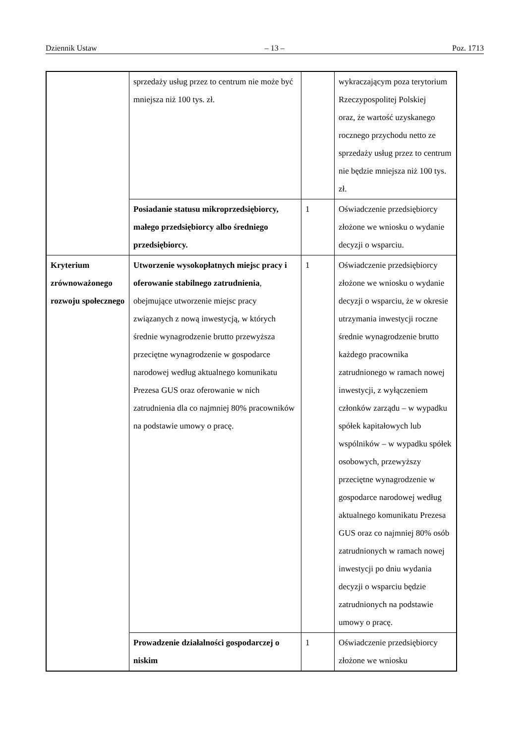Dziennik Ustaw – 13 – Poz. 1713
| | sprzedaży usług przez to centrum nie może być mniejsza niż 100 tys. zł. | | wykraczającym poza terytorium Rzeczypospolitej Polskiej oraz, że wartość uzyskanego rocznego przychodu netto ze sprzedaży usług przez to centrum nie będzie mniejsza niż 100 tys. zł. |
| | Posiadanie statusu mikroprzedsiębiorcy, małego przedsiębiorcy albo średniego przedsiębiorcy. | 1 | Oświadczenie przedsiębiorcy złożone we wniosku o wydanie decyzji o wsparciu. |
| Kryterium zrównoważonego rozwoju społecznego | Utworzenie wysokopłatnych miejsc pracy i oferowanie stabilnego zatrudnienia , obejmujące utworzenie miejsc pracy związanych z nową inwestycją, w których średnie wynagrodzenie brutto przewyższa przeciętne wynagrodzenie w gospodarce narodowej według aktualnego komunikatu Prezesa GUS oraz oferowanie w nich zatrudnienia dla co najmniej 80% pracowników na podstawie umowy o pracę. | 1 | Oświadczenie przedsiębiorcy złożone we wniosku o wydanie decyzji o wsparciu, że w okresie utrzymania inwestycji roczne średnie wynagrodzenie brutto każdego pracownika zatrudnionego w ramach nowej inwestycji, z wyłączeniem członków zarządu – w wypadku spółek kapitałowych lub wspólników – w wypadku spółek osobowych, przewyższy przeciętne wynagrodzenie w gospodarce narodowej według aktualnego komunikatu Prezesa GUS oraz co najmniej 80% osób zatrudnionych w ramach nowej inwestycji po dniu wydania decyzji o wsparciu będzie zatrudnionych na podstawie umowy o pracę. |
| | Prowadzenie działalności gospodarczej o niskim | 1 | Oświadczenie przedsiębiorcy złożone we wniosku |